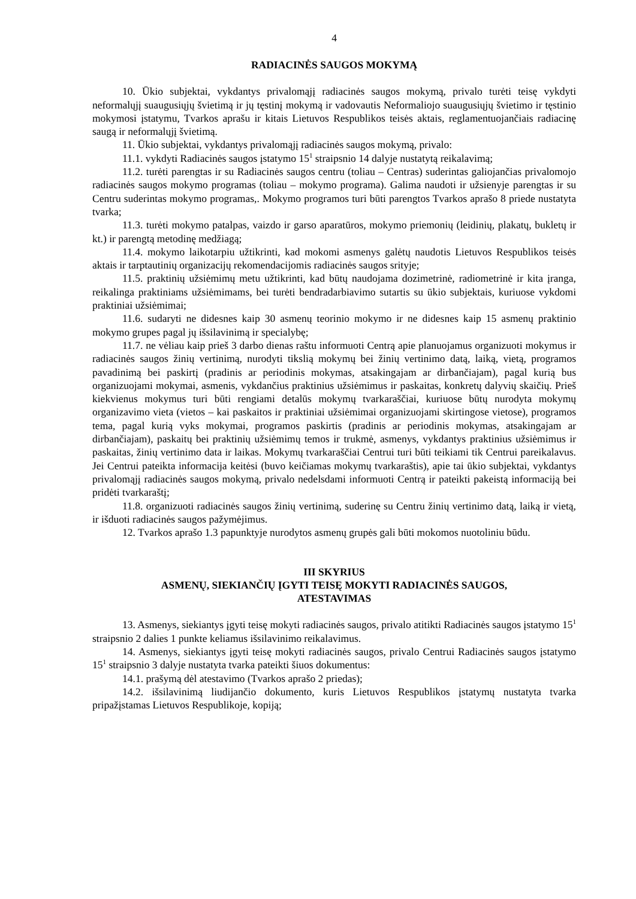4
RADIACINĖS SAUGOS MOKYMĄ
10. Ūkio subjektai, vykdantys privalomąjį radiacinės saugos mokymą, privalo turėti teisę vykdyti neformalųjį suaugusiųjų švietimą ir jų tęstinį mokymą ir vadovautis Neformaliojo suaugusiųjų švietimo ir tęstinio mokymosi įstatymu, Tvarkos aprašu ir kitais Lietuvos Respublikos teisės aktais, reglamentuojančiais radiacinę saugą ir neformalųjį švietimą.
11. Ūkio subjektai, vykdantys privalomąjį radiacinės saugos mokymą, privalo:
11.1. vykdyti Radiacinės saugos įstatymo 15<sup>1</sup> straipsnio 14 dalyje nustatytą reikalavimą;
11.2. turėti parengtas ir su Radiacinės saugos centru (toliau – Centras) suderintas galiojančias privalomojo radiacinės saugos mokymo programas (toliau – mokymo programa). Galima naudoti ir užsienyje parengtas ir su Centru suderintas mokymo programas,. Mokymo programos turi būti parengtos Tvarkos aprašo 8 priede nustatyta tvarka;
11.3. turėti mokymo patalpas, vaizdo ir garso aparatūros, mokymo priemonių (leidinių, plakatų, bukletų ir kt.) ir parengtą metodinę medžiagą;
11.4. mokymo laikotarpiu užtikrinti, kad mokomi asmenys galėtų naudotis Lietuvos Respublikos teisės aktais ir tarptautinių organizacijų rekomendacijomis radiacinės saugos srityje;
11.5. praktinių užsiėmimų metu užtikrinti, kad būtų naudojama dozimetrinė, radiometrinė ir kita įranga, reikalinga praktiniams užsiėmimams, bei turėti bendradarbiavimo sutartis su ūkio subjektais, kuriuose vykdomi praktiniai užsiėmimai;
11.6. sudaryti ne didesnes kaip 30 asmenų teorinio mokymo ir ne didesnes kaip 15 asmenų praktinio mokymo grupes pagal jų išsilavinimą ir specialybę;
11.7. ne vėliau kaip prieš 3 darbo dienas raštu informuoti Centrą apie planuojamus organizuoti mokymus ir radiacinės saugos žinių vertinimą, nurodyti tikslią mokymų bei žinių vertinimo datą, laiką, vietą, programos pavadinimą bei paskirtį (pradinis ar periodinis mokymas, atsakingajam ar dirbančiajam), pagal kurią bus organizuojami mokymai, asmenis, vykdančius praktinius užsiėmimus ir paskaitas, konkretų dalyvių skaičių. Prieš kiekvienus mokymus turi būti rengiami detalūs mokymų tvarkaraščiai, kuriuose būtų nurodyta mokymų organizavimo vieta (vietos – kai paskaitos ir praktiniai užsiėmimai organizuojami skirtingose vietose), programos tema, pagal kurią vyks mokymai, programos paskirtis (pradinis ar periodinis mokymas, atsakingajam ar dirbančiajam), paskaitų bei praktinių užsiėmimų temos ir trukmė, asmenys, vykdantys praktinius užsiėmimus ir paskaitas, žinių vertinimo data ir laikas. Mokymų tvarkaraščiai Centrui turi būti teikiami tik Centrui pareikalavus. Jei Centrui pateikta informacija keitėsi (buvo keičiamas mokymų tvarkaraštis), apie tai ūkio subjektai, vykdantys privalomąjį radiacinės saugos mokymą, privalo nedelsdami informuoti Centrą ir pateikti pakeistą informaciją bei pridėti tvarkaraštį;
11.8. organizuoti radiacinės saugos žinių vertinimą, suderinę su Centru žinių vertinimo datą, laiką ir vietą, ir išduoti radiacinės saugos pažymėjimus.
12. Tvarkos aprašo 1.3 papunktyje nurodytos asmenų grupės gali būti mokomos nuotoliniu būdu.
III SKYRIUS
ASMENŲ, SIEKIANČIŲ ĮGYTI TEISĘ MOKYTI RADIACINĖS SAUGOS,
ATESTAVIMAS
13. Asmenys, siekiantys įgyti teisę mokyti radiacinės saugos, privalo atitikti Radiacinės saugos įstatymo 15<sup>1</sup> straipsnio 2 dalies 1 punkte keliamus išsilavinimo reikalavimus.
14. Asmenys, siekiantys įgyti teisę mokyti radiacinės saugos, privalo Centrui Radiacinės saugos įstatymo 15<sup>1</sup> straipsnio 3 dalyje nustatyta tvarka pateikti šiuos dokumentus:
14.1. prašymą dėl atestavimo (Tvarkos aprašo 2 priedas);
14.2. išsilavinimą liudijančio dokumento, kuris Lietuvos Respublikos įstatymų nustatyta tvarka pripažįstamas Lietuvos Respublikoje, kopiją;